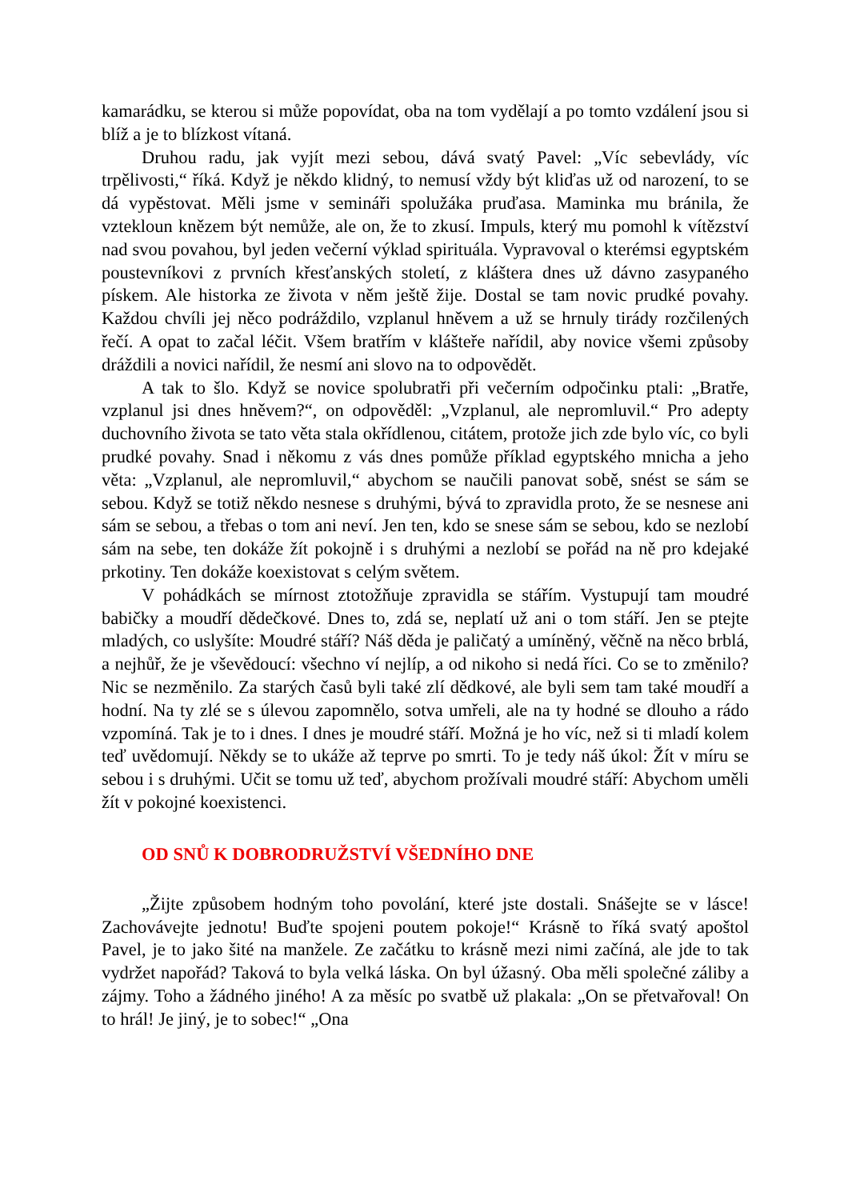kamarádku, se kterou si může popovídat, oba na tom vydělají a po tomto vzdálení jsou si blíž a je to blízkost vítaná.
Druhou radu, jak vyjít mezi sebou, dává svatý Pavel: „Víc sebevlády, víc trpělivosti,“ říká. Když je někdo klidný, to nemusí vždy být kliďas už od narození, to se dá vypěstovat. Měli jsme v semináři spolužáka pruďasa. Maminka mu bránila, že vztekloun knězem být nemůže, ale on, že to zkusí. Impuls, který mu pomohl k vítězství nad svou povahou, byl jeden večerní výklad spirituála. Vypravoval o kterémsi egyptském poustevníkovi z prvních křesťanských století, z kláštera dnes už dávno zasypaného pískem. Ale historka ze života v něm ještě žije. Dostal se tam novic prudké povahy. Každou chvíli jej něco podráždilo, vzplanul hněvem a už se hrnuly tirády rozčilených řečí. A opat to začal léčit. Všem bratřím v klášteře nařídil, aby novice všemi způsoby dráždili a novici nařídil, že nesmí ani slovo na to odpovědět.
A tak to šlo. Když se novice spolubratři při večerním odpočinku ptali: „Bratře, vzplanul jsi dnes hněvem?“, on odpověděl: „Vzplanul, ale nepromluvil.“ Pro adepty duchovního života se tato věta stala okřídlenou, citátem, protože jich zde bylo víc, co byli prudké povahy. Snad i někomu z vás dnes pomůže příklad egyptského mnicha a jeho věta: „Vzplanul, ale nepromluvil,“ abychom se naučili panovat sobě, snést se sám se sebou. Když se totiž někdo nesnese s druhými, bývá to zpravidla proto, že se nesnese ani sám se sebou, a třebas o tom ani neví. Jen ten, kdo se snese sám se sebou, kdo se nezlobí sám na sebe, ten dokáže žít pokojně i s druhými a nezlobí se pořád na ně pro kdejaké prkotiny. Ten dokáže koexistovat s celým světem.
V pohádkách se mírnost ztotožňuje zpravidla se stářím. Vystupují tam moudré babičky a moudří dědečkové. Dnes to, zdá se, neplatí už ani o tom stáří. Jen se ptejte mladých, co uslyšíte: Moudré stáří? Náš děda je paličatý a umíněný, věčně na něco brblá, a nejhůř, že je vševědoucí: všechno ví nejlíp, a od nikoho si nedá říci. Co se to změnilo? Nic se nezměnilo. Za starých časů byli také zlí dědkové, ale byli sem tam také moudří a hodní. Na ty zlé se s úlevou zapomnělo, sotva umřeli, ale na ty hodné se dlouho a rádo vzpomíná. Tak je to i dnes. I dnes je moudré stáří. Možná je ho víc, než si ti mladí kolem teď uvědomují. Někdy se to ukáže až teprve po smrti. To je tedy náš úkol: Žít v míru se sebou i s druhými. Učit se tomu už teď, abychom prožívali moudré stáří: Abychom uměli žít v pokojné koexistenci.
OD SNŮ K DOBRODRUŽSTVÍ VŠEDNÍHO DNE
„Žijte způsobem hodným toho povolání, které jste dostali. Snášejte se v lásce! Zachovávejte jednotu! Buďte spojeni poutem pokoje!“ Krásně to říká svatý apoštol Pavel, je to jako šité na manžele. Ze začátku to krásně mezi nimi začíná, ale jde to tak vydržet napořád? Taková to byla velká láska. On byl úžasný. Oba měli společné záliby a zájmy. Toho a žádného jiného! A za měsíc po svatbě už plakala: „On se přetvařoval! On to hrál! Je jiný, je to sobec!“ „Ona